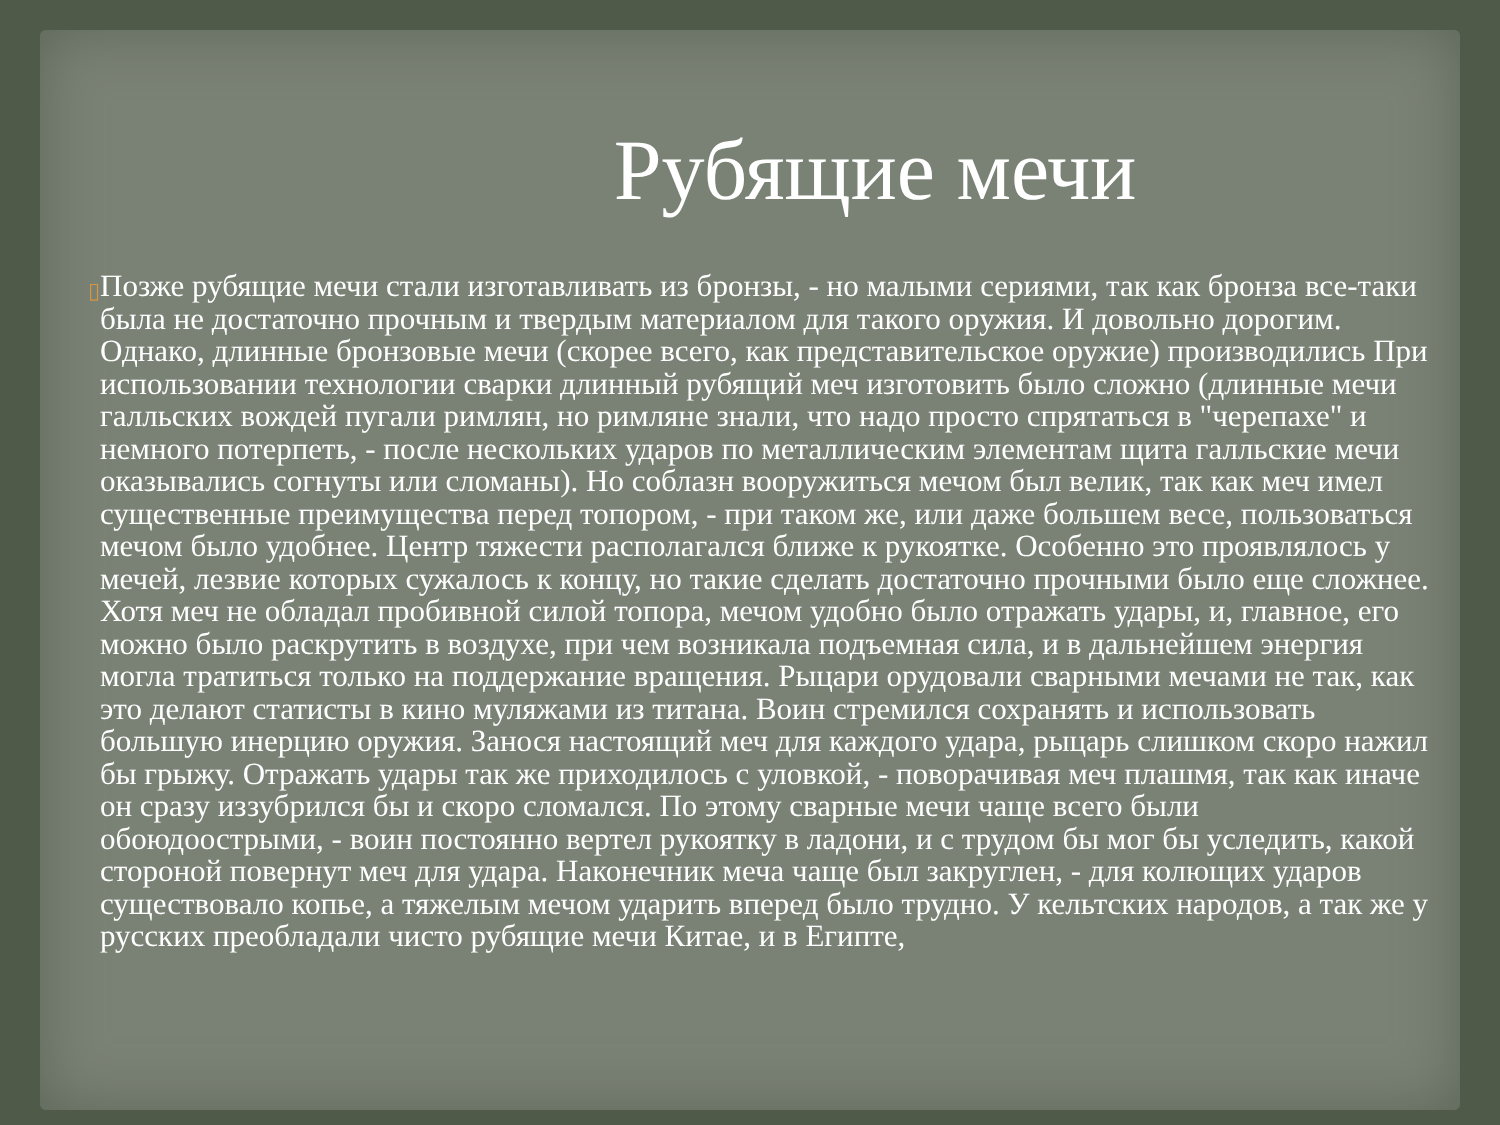Рубящие мечи
▯
Позже рубящие мечи стали изготавливать из бронзы, - но малыми сериями, так как бронза все-таки была не достаточно прочным и твердым материалом для такого оружия. И довольно дорогим. Однако, длинные бронзовые мечи (скорее всего, как представительское оружие) производились При использовании технологии сварки длинный рубящий меч изготовить было сложно (длинные мечи галльских вождей пугали римлян, но римляне знали, что надо просто спрятаться в "черепахе" и немного потерпеть, - после нескольких ударов по металлическим элементам щита галльские мечи оказывались согнуты или сломаны). Но соблазн вооружиться мечом был велик, так как меч имел существенные преимущества перед топором, - при таком же, или даже большем весе, пользоваться мечом было удобнее. Центр тяжести располагался ближе к рукоятке. Особенно это проявлялось у мечей, лезвие которых сужалось к концу, но такие сделать достаточно прочными было еще сложнее. Хотя меч не обладал пробивной силой топора, мечом удобно было отражать удары, и, главное, его можно было раскрутить в воздухе, при чем возникала подъемная сила, и в дальнейшем энергия могла тратиться только на поддержание вращения. Рыцари орудовали сварными мечами не так, как это делают статисты в кино муляжами из титана. Воин стремился сохранять и использовать большую инерцию оружия. Занося настоящий меч для каждого удара, рыцарь слишком скоро нажил бы грыжу. Отражать удары так же приходилось с уловкой, - поворачивая меч плашмя, так как иначе он сразу иззубрился бы и скоро сломался. По этому сварные мечи чаще всего были обоюдоострыми, - воин постоянно вертел рукоятку в ладони, и с трудом бы мог бы уследить, какой стороной повернут меч для удара. Наконечник меча чаще был закруглен, - для колющих ударов существовало копье, а тяжелым мечом ударить вперед было трудно. У кельтских народов, а так же у русских преобладали чисто рубящие мечи Китае, и в Египте,